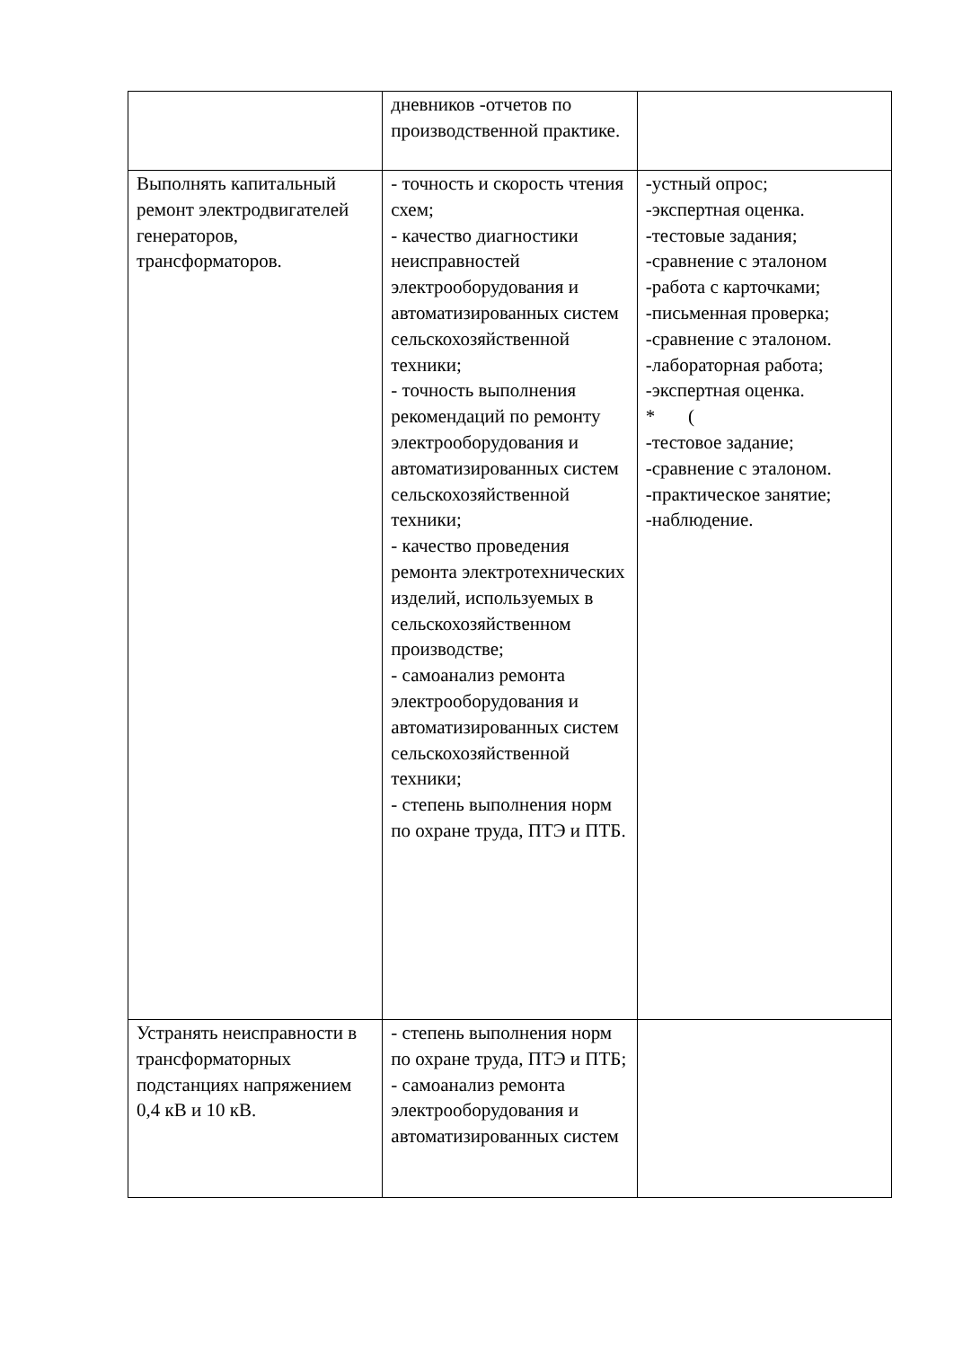| | дневников -отчетов по производственной практике. | |
| Выполнять капитальный ремонт электродвигателей генераторов, трансформаторов. | - точность и скорость чтения схем; - качество диагностики неисправностей электрооборудования и автоматизированных систем сельскохозяйственной техники; - точность выполнения рекомендаций по ремонту электрооборудования и автоматизированных систем сельскохозяйственной техники; - качество проведения ремонта электротехнических изделий, используемых в сельскохозяйственном производстве; - самоанализ ремонта электрооборудования и автоматизированных систем сельскохозяйственной техники; - степень выполнения норм по охране труда, ПТЭ и ПТБ. | -устный опрос; -экспертная оценка. -тестовые задания; -сравнение с эталоном -работа с карточками; -письменная проверка; -сравнение с эталоном. -лабораторная работа; -экспертная оценка. * ( -тестовое задание; -сравнение с эталоном. -практическое занятие; -наблюдение. |
| Устранять неисправности в трансформаторных подстанциях напряжением 0,4 кВ и 10 кВ. | - степень выполнения норм по охране труда, ПТЭ и ПТБ; - самоанализ ремонта электрооборудования и автоматизированных систем | |